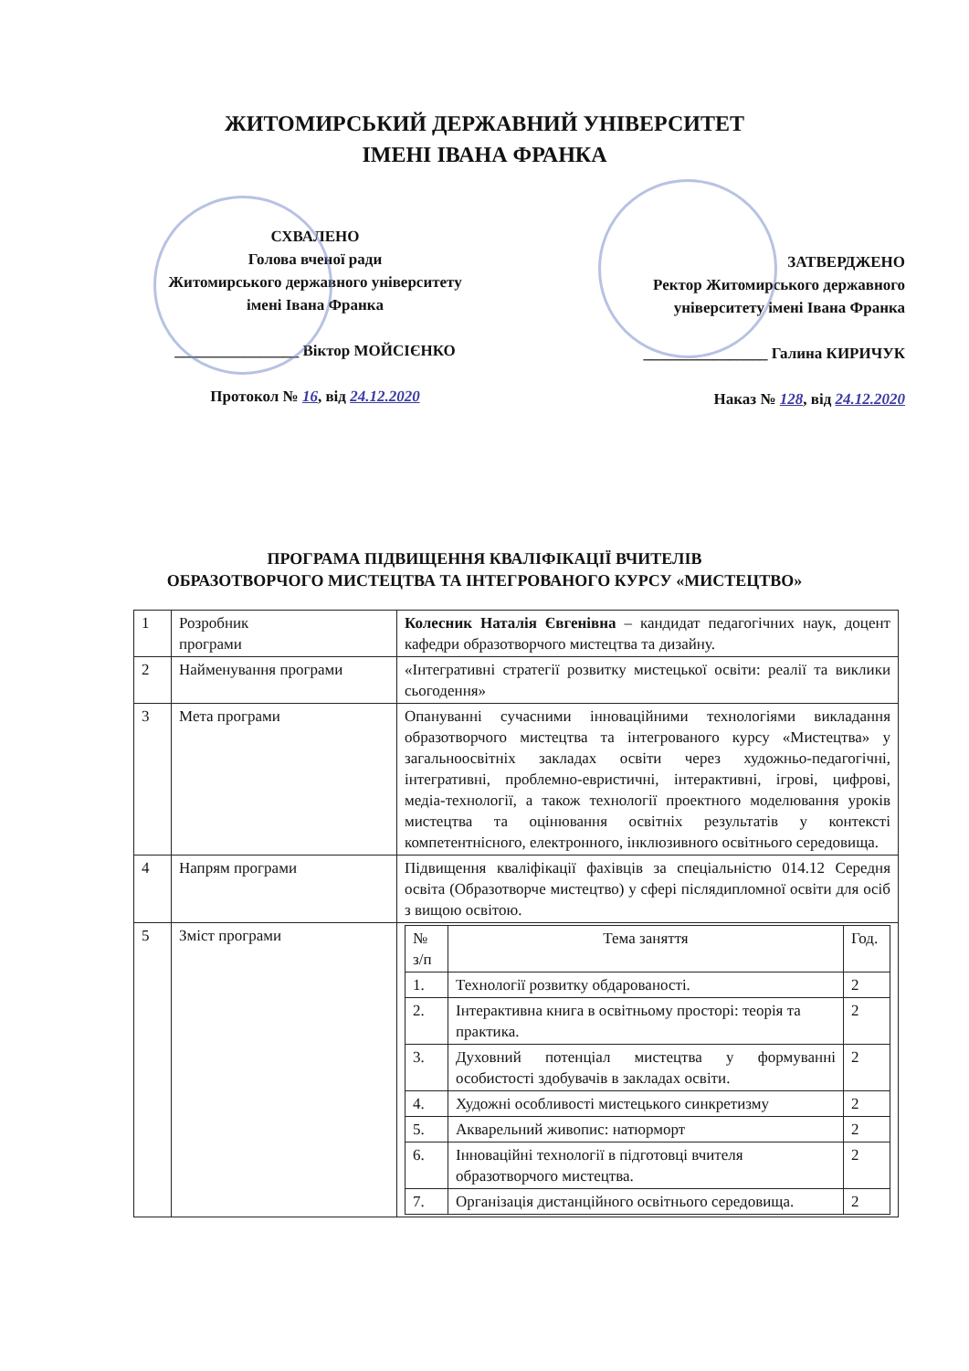ЖИТОМИРСЬКИЙ ДЕРЖАВНИЙ УНІВЕРСИТЕТ
ІМЕНІ ІВАНА ФРАНКА
СХВАЛЕНО
Голова вченої ради
Житомирського державного університету
імені Івана Франка
________________ Віктор МОЙСІЄНКО
Протокол № 16, від 24.12.2020
ЗАТВЕРДЖЕНО
Ректор Житомирського державного
університету імені Івана Франка
________________ Галина КИРИЧУК
Наказ № 128, від 24.12.2020
ПРОГРАМА ПІДВИЩЕННЯ КВАЛІФІКАЦІЇ ВЧИТЕЛІВ
ОБРАЗОТВОРЧОГО МИСТЕЦТВА ТА ІНТЕГРОВАНОГО КУРСУ «МИСТЕЦТВО»
| 1 | Розробник програми | Колесник Наталія Євгенівна – кандидат педагогічних наук, доцент кафедри образотворчого мистецтва та дизайну. |
| 2 | Найменування програми | «Інтегративні стратегії розвитку мистецької освіти: реалії та виклики сьогодення» |
| 3 | Мета програми | Опануванні сучасними інноваційними технологіями викладання образотворчого мистецтва та інтегрованого курсу «Мистецтва» у загальноосвітніх закладах освіти через художньо-педагогічні, інтегративні, проблемно-евристичні, інтерактивні, ігрові, цифрові, медіа-технології, а також технології проектного моделювання уроків мистецтва та оцінювання освітніх результатів у контексті компетентнісного, електронного, інклюзивного освітнього середовища. |
| 4 | Напрям програми | Підвищення кваліфікації фахівців за спеціальністю 014.12 Середня освіта (Образотворче мистецтво) у сфері післядипломної освіти для осіб з вищою освітою. |
| 5 | Зміст програми | / № з/п / Тема заняття / Год. / / 1. / Технології розвитку обдарованості. / 2 / / 2. / Інтерактивна книга в освітньому просторі: теорія та практика. / 2 / / 3. / Духовний потенціал мистецтва у формуванні особистості здобувачів в закладах освіти. / 2 / / 4. / Художні особливості мистецького синкретизму / 2 / / 5. / Акварельний живопис: натюрморт / 2 / / 6. / Інноваційні технології в підготовці вчителя образотворчого мистецтва. / 2 / / 7. / Організація дистанційного освітнього середовища. / 2 / |